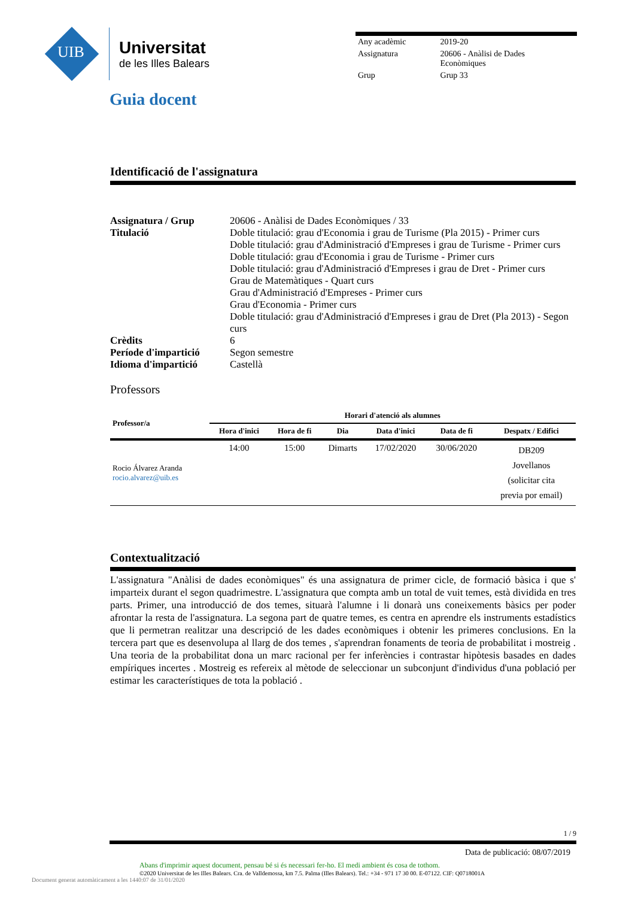UIB
Universitat
de les Illes Balears
| Any acadèmic | 2019-20 |
| Assignatura | 20606 - Anàlisi de Dades Econòmiques |
| Grup | Grup 33 |
Guia docent
Identificació de l'assignatura
| Assignatura / Grup | 20606 - Anàlisi de Dades Econòmiques / 33 |
| Titulació | Doble titulació: grau d'Economia i grau de Turisme (Pla 2015) - Primer curs Doble titulació: grau d'Administració d'Empreses i grau de Turisme - Primer curs Doble titulació: grau d'Economia i grau de Turisme - Primer curs Doble titulació: grau d'Administració d'Empreses i grau de Dret - Primer curs Grau de Matemàtiques - Quart curs Grau d'Administració d'Empreses - Primer curs Grau d'Economia - Primer curs Doble titulació: grau d'Administració d'Empreses i grau de Dret (Pla 2013) - Segon curs |
| Crèdits | 6 |
| Període d'impartició | Segon semestre |
| Idioma d'impartició | Castellà |
Professors
| Professor/a | Horari d'atenció als alumnes | | | | | |
| --- | --- | --- | --- | --- | --- | --- |
| | Hora d'inici | Hora de fi | Dia | Data d'inici | Data de fi | Despatx / Edifici |
| Rocio Álvarez Aranda rocio.alvarez@uib.es | 14:00 | 15:00 | Dimarts | 17/02/2020 | 30/06/2020 | DB209 Jovellanos (solicitar cita previa por email) |
Contextualització
L'assignatura "Anàlisi de dades econòmiques" és una assignatura de primer cicle, de formació bàsica i que s' imparteix durant el segon quadrimestre. L'assignatura que compta amb un total de vuit temes, està dividida en tres parts. Primer, una introducció de dos temes, situarà l'alumne i li donarà uns coneixements bàsics per poder afrontar la resta de l'assignatura. La segona part de quatre temes, es centra en aprendre els instruments estadístics que li permetran realitzar una descripció de les dades econòmiques i obtenir les primeres conclusions. En la tercera part que es desenvolupa al llarg de dos temes , s'aprendran fonaments de teoria de probabilitat i mostreig . Una teoria de la probabilitat dona un marc racional per fer inferències i contrastar hipòtesis basades en dades empíriques incertes . Mostreig es refereix al mètode de seleccionar un subconjunt d'individus d'una població per estimar les característiques de tota la població .
1 / 9
Data de publicació: 08/07/2019
Abans d'imprimir aquest document, pensau bé si és necessari fer-ho. El medi ambient és cosa de tothom.
©2020 Universitat de les Illes Balears. Cra. de Valldemossa, km 7.5. Palma (Illes Balears). Tel.: +34 - 971 17 30 00. E-07122. CIF: Q0718001A
Document generat automàticament a les 1440:07 de 31/01/2020